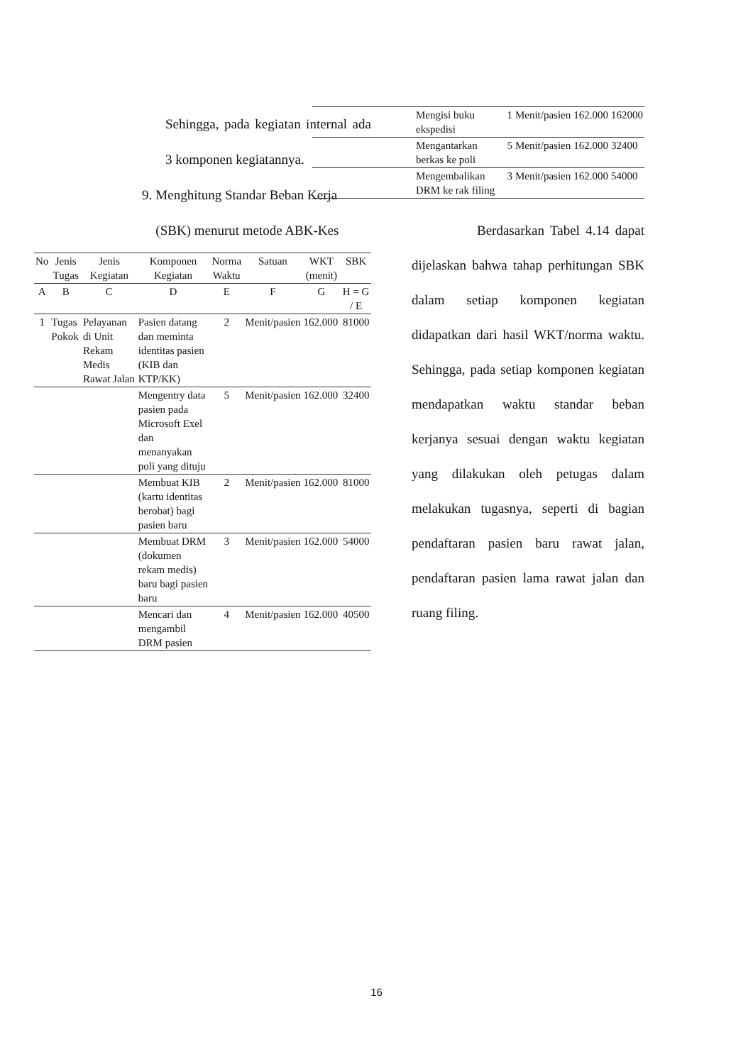Sehingga, pada kegiatan internal ada 3 komponen kegiatannya.
9. Menghitung Standar Beban Kerja (SBK) menurut metode ABK-Kes
| No | Jenis Tugas | Jenis Kegiatan | Komponen Kegiatan | Norma Waktu | Satuan | WKT (menit) | SBK |
| --- | --- | --- | --- | --- | --- | --- | --- |
| A | B | C | D | E | F | G | H = G / E |
| 1 | Tugas Pokok | Pelayanan di Unit Rekam Medis Rawat Jalan | Pasien datang dan meminta identitas pasien (KIB dan KTP/KK) | 2 | Menit/pasien | 162.000 | 81000 |
| | | | Mengentry data pasien pada Microsoft Exel dan menanyakan poli yang dituju | 5 | Menit/pasien | 162.000 | 32400 |
| | | | Membuat KIB (kartu identitas berobat) bagi pasien baru | 2 | Menit/pasien | 162.000 | 81000 |
| | | | Membuat DRM (dokumen rekam medis) baru bagi pasien baru | 3 | Menit/pasien | 162.000 | 54000 |
| | | | Mencari dan mengambil DRM pasien | 4 | Menit/pasien | 162.000 | 40500 |
| | Mengisi buku ekspedisi | 1 | Menit/pasien | 162.000 | 162000 |
| | Mengantarkan berkas ke poli | 5 | Menit/pasien | 162.000 | 32400 |
| | Mengembalikan DRM ke rak filing | 3 | Menit/pasien | 162.000 | 54000 |
Berdasarkan Tabel 4.14 dapat dijelaskan bahwa tahap perhitungan SBK dalam setiap komponen kegiatan didapatkan dari hasil WKT/norma waktu. Sehingga, pada setiap komponen kegiatan mendapatkan waktu standar beban kerjanya sesuai dengan waktu kegiatan yang dilakukan oleh petugas dalam melakukan tugasnya, seperti di bagian pendaftaran pasien baru rawat jalan, pendaftaran pasien lama rawat jalan dan ruang filing.
16